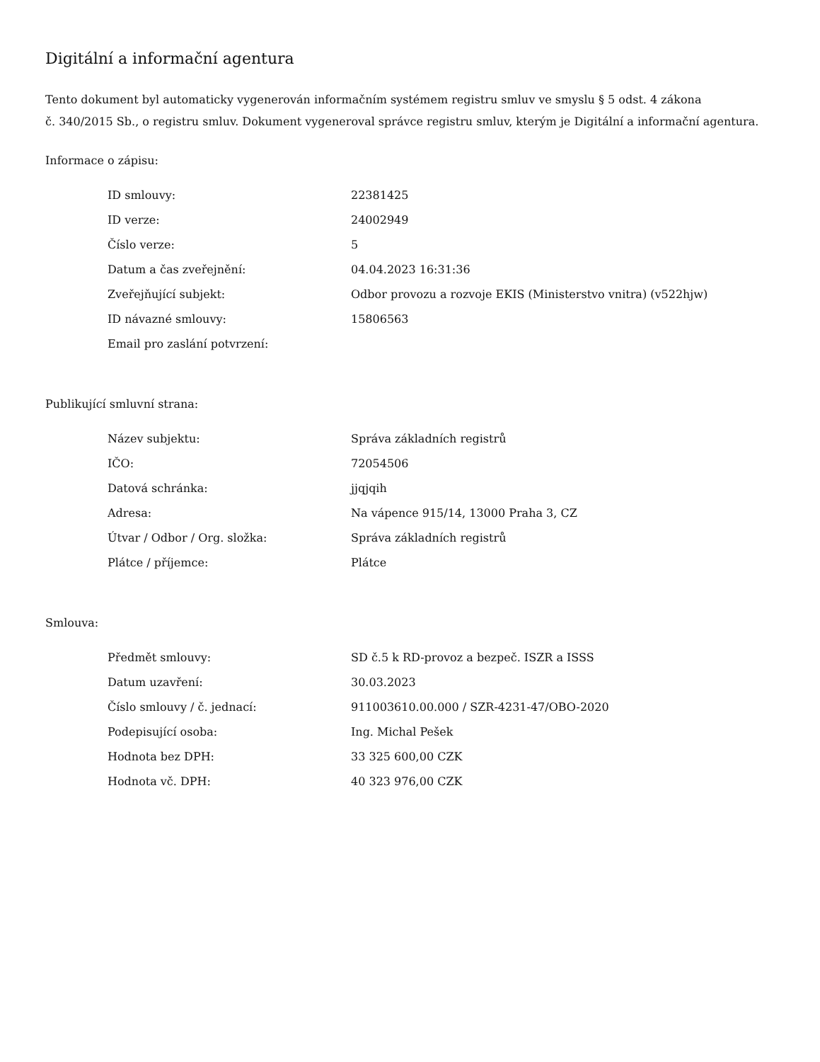Digitální a informační agentura
Tento dokument byl automaticky vygenerován informačním systémem registru smluv ve smyslu § 5 odst. 4 zákona
č. 340/2015 Sb., o registru smluv. Dokument vygeneroval správce registru smluv, kterým je Digitální a informační agentura.
Informace o zápisu:
| ID smlouvy: | 22381425 |
| ID verze: | 24002949 |
| Číslo verze: | 5 |
| Datum a čas zveřejnění: | 04.04.2023 16:31:36 |
| Zveřejňující subjekt: | Odbor provozu a rozvoje EKIS (Ministerstvo vnitra) (v522hjw) |
| ID návazné smlouvy: | 15806563 |
| Email pro zaslání potvrzení: | |
Publikující smluvní strana:
| Název subjektu: | Správa základních registrů |
| IČO: | 72054506 |
| Datová schránka: | jjqjqih |
| Adresa: | Na vápence 915/14, 13000 Praha 3, CZ |
| Útvar / Odbor / Org. složka: | Správa základních registrů |
| Plátce / příjemce: | Plátce |
Smlouva:
| Předmět smlouvy: | SD č.5 k RD-provoz a bezpeč. ISZR a ISSS |
| Datum uzavření: | 30.03.2023 |
| Číslo smlouvy / č. jednací: | 911003610.00.000 / SZR-4231-47/OBO-2020 |
| Podepisující osoba: | Ing. Michal Pešek |
| Hodnota bez DPH: | 33 325 600,00 CZK |
| Hodnota vč. DPH: | 40 323 976,00 CZK |